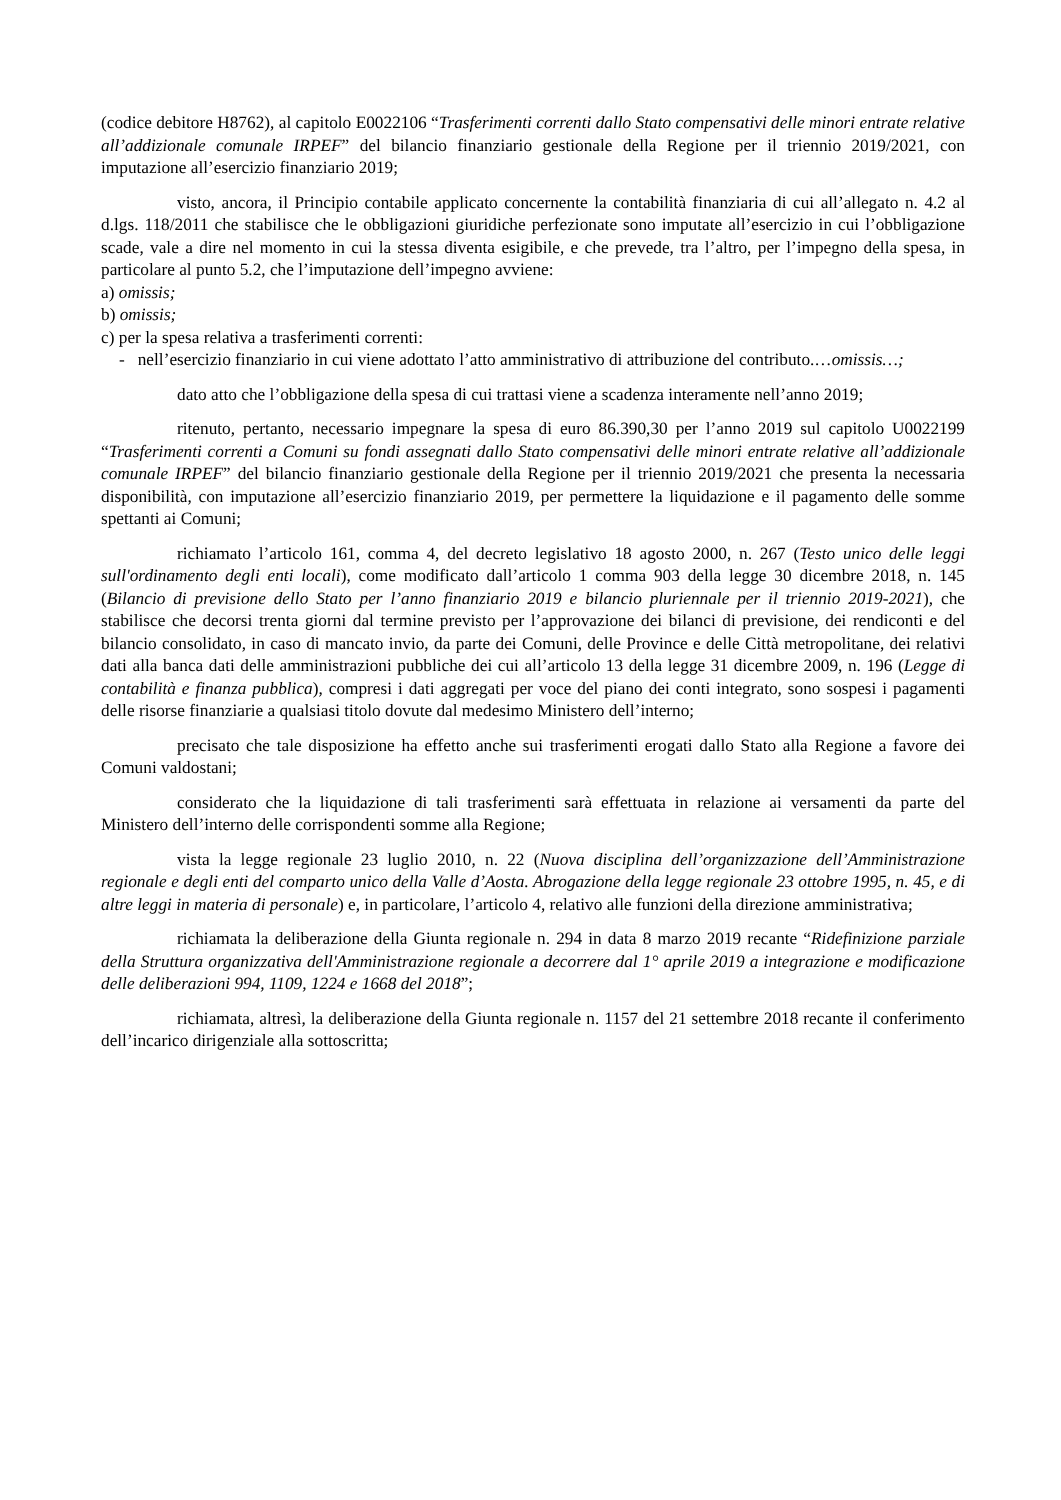(codice debitore H8762), al capitolo E0022106 “Trasferimenti correnti dallo Stato compensativi delle minori entrate relative all’addizionale comunale IRPEF” del bilancio finanziario gestionale della Regione per il triennio 2019/2021, con imputazione all’esercizio finanziario 2019;
visto, ancora, il Principio contabile applicato concernente la contabilità finanziaria di cui all’allegato n. 4.2 al d.lgs. 118/2011 che stabilisce che le obbligazioni giuridiche perfezionate sono imputate all’esercizio in cui l’obbligazione scade, vale a dire nel momento in cui la stessa diventa esigibile, e che prevede, tra l’altro, per l’impegno della spesa, in particolare al punto 5.2, che l’imputazione dell’impegno avviene:
a) omissis;
b) omissis;
c) per la spesa relativa a trasferimenti correnti:
- nell’esercizio finanziario in cui viene adottato l’atto amministrativo di attribuzione del contributo.…omissis…;
dato atto che l’obbligazione della spesa di cui trattasi viene a scadenza interamente nell’anno 2019;
ritenuto, pertanto, necessario impegnare la spesa di euro 86.390,30 per l’anno 2019 sul capitolo U0022199 “Trasferimenti correnti a Comuni su fondi assegnati dallo Stato compensativi delle minori entrate relative all’addizionale comunale IRPEF” del bilancio finanziario gestionale della Regione per il triennio 2019/2021 che presenta la necessaria disponibilità, con imputazione all’esercizio finanziario 2019, per permettere la liquidazione e il pagamento delle somme spettanti ai Comuni;
richiamato l’articolo 161, comma 4, del decreto legislativo 18 agosto 2000, n. 267 (Testo unico delle leggi sull'ordinamento degli enti locali), come modificato dall’articolo 1 comma 903 della legge 30 dicembre 2018, n. 145 (Bilancio di previsione dello Stato per l’anno finanziario 2019 e bilancio pluriennale per il triennio 2019-2021), che stabilisce che decorsi trenta giorni dal termine previsto per l’approvazione dei bilanci di previsione, dei rendiconti e del bilancio consolidato, in caso di mancato invio, da parte dei Comuni, delle Province e delle Città metropolitane, dei relativi dati alla banca dati delle amministrazioni pubbliche dei cui all’articolo 13 della legge 31 dicembre 2009, n. 196 (Legge di contabilità e finanza pubblica), compresi i dati aggregati per voce del piano dei conti integrato, sono sospesi i pagamenti delle risorse finanziarie a qualsiasi titolo dovute dal medesimo Ministero dell’interno;
precisato che tale disposizione ha effetto anche sui trasferimenti erogati dallo Stato alla Regione a favore dei Comuni valdostani;
considerato che la liquidazione di tali trasferimenti sarà effettuata in relazione ai versamenti da parte del Ministero dell’interno delle corrispondenti somme alla Regione;
vista la legge regionale 23 luglio 2010, n. 22 (Nuova disciplina dell’organizzazione dell’Amministrazione regionale e degli enti del comparto unico della Valle d’Aosta. Abrogazione della legge regionale 23 ottobre 1995, n. 45, e di altre leggi in materia di personale) e, in particolare, l’articolo 4, relativo alle funzioni della direzione amministrativa;
richiamata la deliberazione della Giunta regionale n. 294 in data 8 marzo 2019 recante “Ridefinizione parziale della Struttura organizzativa dell'Amministrazione regionale a decorrere dal 1° aprile 2019 a integrazione e modificazione delle deliberazioni 994, 1109, 1224 e 1668 del 2018”;
richiamata, altresì, la deliberazione della Giunta regionale n. 1157 del 21 settembre 2018 recante il conferimento dell’incarico dirigenziale alla sottoscritta;